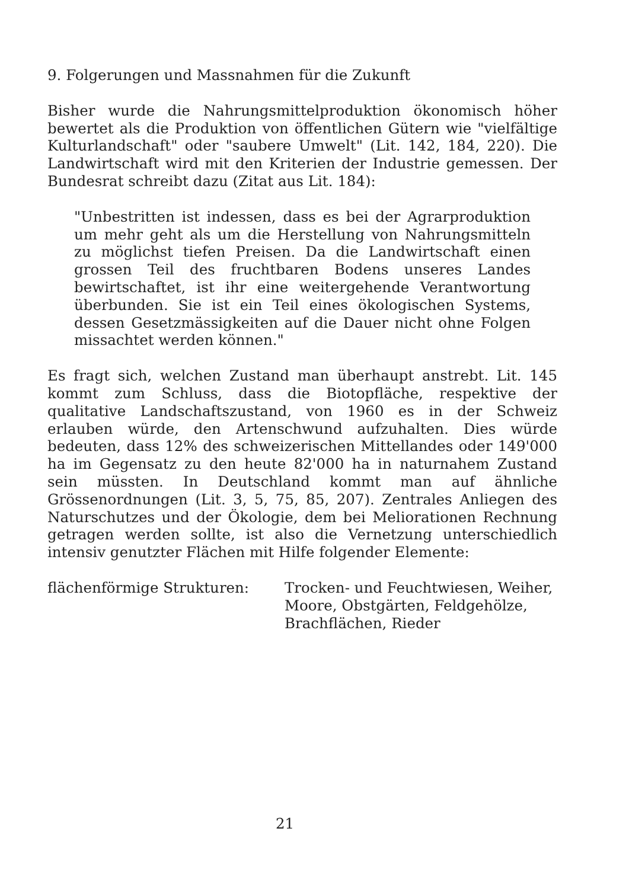9. Folgerungen und Massnahmen für die Zukunft
Bisher wurde die Nahrungsmittelproduktion ökonomisch höher bewertet als die Produktion von öffentlichen Gütern wie "vielfältige Kulturlandschaft" oder "saubere Umwelt" (Lit. 142, 184, 220). Die Landwirtschaft wird mit den Kriterien der Industrie gemessen. Der Bundesrat schreibt dazu (Zitat aus Lit. 184):
"Unbestritten ist indessen, dass es bei der Agrarproduktion um mehr geht als um die Herstellung von Nahrungsmitteln zu möglichst tiefen Preisen. Da die Landwirtschaft einen grossen Teil des fruchtbaren Bodens unseres Landes bewirtschaftet, ist ihr eine weitergehende Verantwortung überbunden. Sie ist ein Teil eines ökologischen Systems, dessen Gesetzmässigkeiten auf die Dauer nicht ohne Folgen missachtet werden können."
Es fragt sich, welchen Zustand man überhaupt anstrebt. Lit. 145 kommt zum Schluss, dass die Biotopfläche, respektive der qualitative Landschaftszustand, von 1960 es in der Schweiz erlauben würde, den Artenschwund aufzuhalten. Dies würde bedeuten, dass 12% des schweizerischen Mittellandes oder 149'000 ha im Gegensatz zu den heute 82'000 ha in naturnahem Zustand sein müssten. In Deutschland kommt man auf ähnliche Grössenordnungen (Lit. 3, 5, 75, 85, 207). Zentrales Anliegen des Naturschutzes und der Ökologie, dem bei Meliorationen Rechnung getragen werden sollte, ist also die Vernetzung unterschiedlich intensiv genutzter Flächen mit Hilfe folgender Elemente:
flächenförmige Strukturen: Trocken- und Feuchtwiesen, Weiher, Moore, Obstgärten, Feldgehölze, Brachflächen, Rieder
21